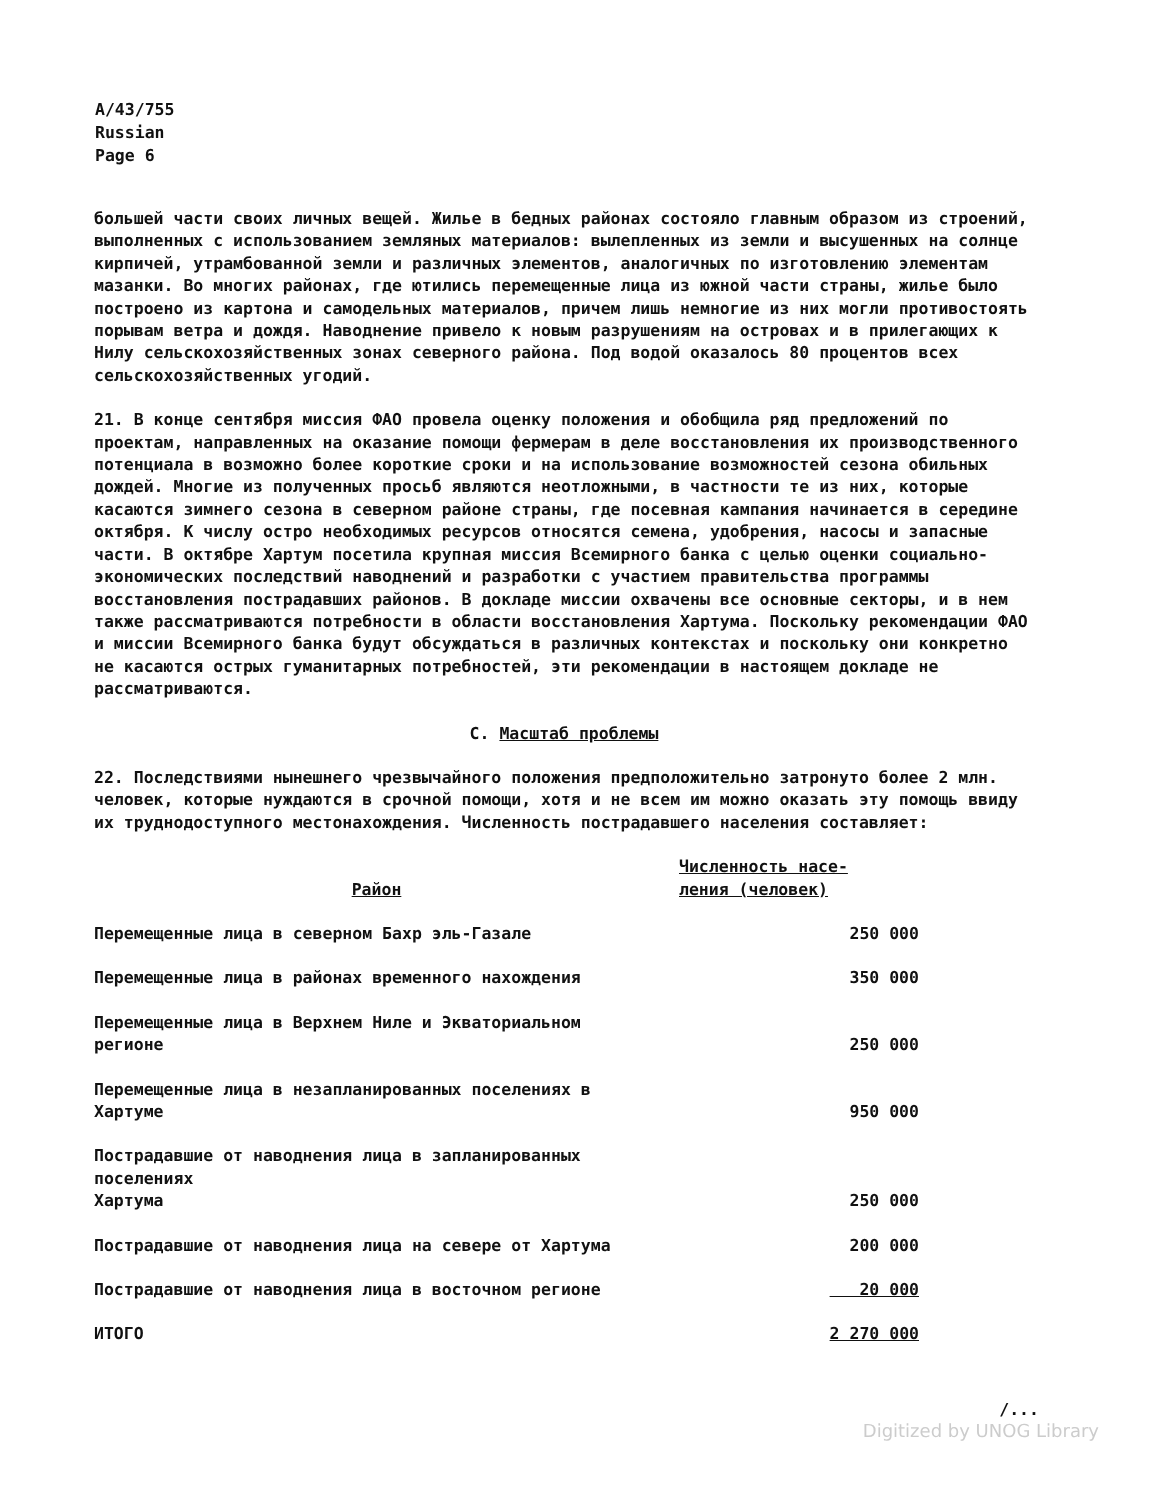A/43/755
Russian
Page 6
большей части своих личных вещей. Жилье в бедных районах состояло главным образом из строений, выполненных с использованием земляных материалов: вылепленных из земли и высушенных на солнце кирпичей, утрамбованной земли и различных элементов, аналогичных по изготовлению элементам мазанки. Во многих районах, где ютились перемещенные лица из южной части страны, жилье было построено из картона и самодельных материалов, причем лишь немногие из них могли противостоять порывам ветра и дождя. Наводнение привело к новым разрушениям на островах и в прилегающих к Нилу сельскохозяйственных зонах северного района. Под водой оказалось 80 процентов всех сельскохозяйственных угодий.
21. В конце сентября миссия ФАО провела оценку положения и обобщила ряд предложений по проектам, направленных на оказание помощи фермерам в деле восстановления их производственного потенциала в возможно более короткие сроки и на использование возможностей сезона обильных дождей. Многие из полученных просьб являются неотложными, в частности те из них, которые касаются зимнего сезона в северном районе страны, где посевная кампания начинается в середине октября. К числу остро необходимых ресурсов относятся семена, удобрения, насосы и запасные части. В октябре Хартум посетила крупная миссия Всемирного банка с целью оценки социально-экономических последствий наводнений и разработки с участием правительства программы восстановления пострадавших районов. В докладе миссии охвачены все основные секторы, и в нем также рассматриваются потребности в области восстановления Хартума. Поскольку рекомендации ФАО и миссии Всемирного банка будут обсуждаться в различных контекстах и поскольку они конкретно не касаются острых гуманитарных потребностей, эти рекомендации в настоящем докладе не рассматриваются.
C. Масштаб проблемы
22. Последствиями нынешнего чрезвычайного положения предположительно затронуто более 2 млн. человек, которые нуждаются в срочной помощи, хотя и не всем им можно оказать эту помощь ввиду их труднодоступного местонахождения. Численность пострадавшего населения составляет:
| Район | Численность насе- ления (человек) |
| --- | --- |
| Перемещенные лица в северном Бахр эль-Газале | 250 000 |
| Перемещенные лица в районах временного нахождения | 350 000 |
| Перемещенные лица в Верхнем Ниле и Экваториальном регионе | 250 000 |
| Перемещенные лица в незапланированных поселениях в Хартуме | 950 000 |
| Пострадавшие от наводнения лица в запланированных поселениях Хартума | 250 000 |
| Пострадавшие от наводнения лица на севере от Хартума | 200 000 |
| Пострадавшие от наводнения лица в восточном регионе | 20 000 |
| ИТОГО | 2 270 000 |
/...
Digitized by UNOG Library